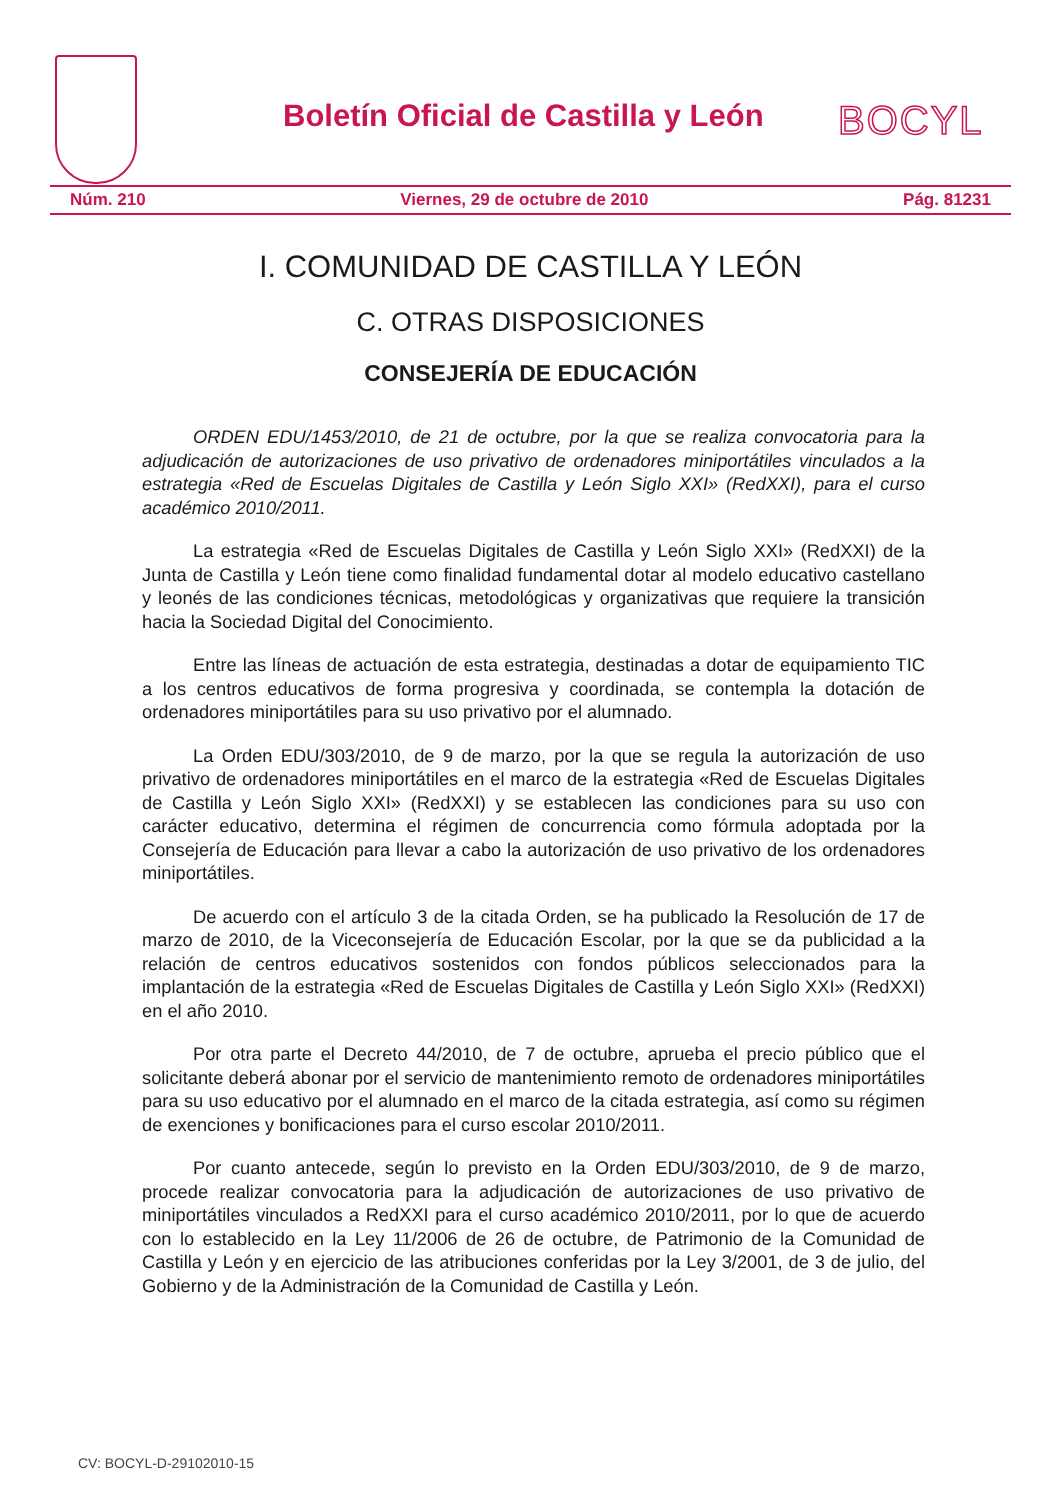Boletín Oficial de Castilla y León
BOCYL
Núm. 210 Viernes, 29 de octubre de 2010 Pág. 81231
I. COMUNIDAD DE CASTILLA Y LEÓN
C. OTRAS DISPOSICIONES
CONSEJERÍA DE EDUCACIÓN
ORDEN EDU/1453/2010, de 21 de octubre, por la que se realiza convocatoria para la adjudicación de autorizaciones de uso privativo de ordenadores miniportátiles vinculados a la estrategia «Red de Escuelas Digitales de Castilla y León Siglo XXI» (RedXXI), para el curso académico 2010/2011.
La estrategia «Red de Escuelas Digitales de Castilla y León Siglo XXI» (RedXXI) de la Junta de Castilla y León tiene como finalidad fundamental dotar al modelo educativo castellano y leonés de las condiciones técnicas, metodológicas y organizativas que requiere la transición hacia la Sociedad Digital del Conocimiento.
Entre las líneas de actuación de esta estrategia, destinadas a dotar de equipamiento TIC a los centros educativos de forma progresiva y coordinada, se contempla la dotación de ordenadores miniportátiles para su uso privativo por el alumnado.
La Orden EDU/303/2010, de 9 de marzo, por la que se regula la autorización de uso privativo de ordenadores miniportátiles en el marco de la estrategia «Red de Escuelas Digitales de Castilla y León Siglo XXI» (RedXXI) y se establecen las condiciones para su uso con carácter educativo, determina el régimen de concurrencia como fórmula adoptada por la Consejería de Educación para llevar a cabo la autorización de uso privativo de los ordenadores miniportátiles.
De acuerdo con el artículo 3 de la citada Orden, se ha publicado la Resolución de 17 de marzo de 2010, de la Viceconsejería de Educación Escolar, por la que se da publicidad a la relación de centros educativos sostenidos con fondos públicos seleccionados para la implantación de la estrategia «Red de Escuelas Digitales de Castilla y León Siglo XXI» (RedXXI) en el año 2010.
Por otra parte el Decreto 44/2010, de 7 de octubre, aprueba el precio público que el solicitante deberá abonar por el servicio de mantenimiento remoto de ordenadores miniportátiles para su uso educativo por el alumnado en el marco de la citada estrategia, así como su régimen de exenciones y bonificaciones para el curso escolar 2010/2011.
Por cuanto antecede, según lo previsto en la Orden EDU/303/2010, de 9 de marzo, procede realizar convocatoria para la adjudicación de autorizaciones de uso privativo de miniportátiles vinculados a RedXXI para el curso académico 2010/2011, por lo que de acuerdo con lo establecido en la Ley 11/2006 de 26 de octubre, de Patrimonio de la Comunidad de Castilla y León y en ejercicio de las atribuciones conferidas por la Ley 3/2001, de 3 de julio, del Gobierno y de la Administración de la Comunidad de Castilla y León.
CV: BOCYL-D-29102010-15